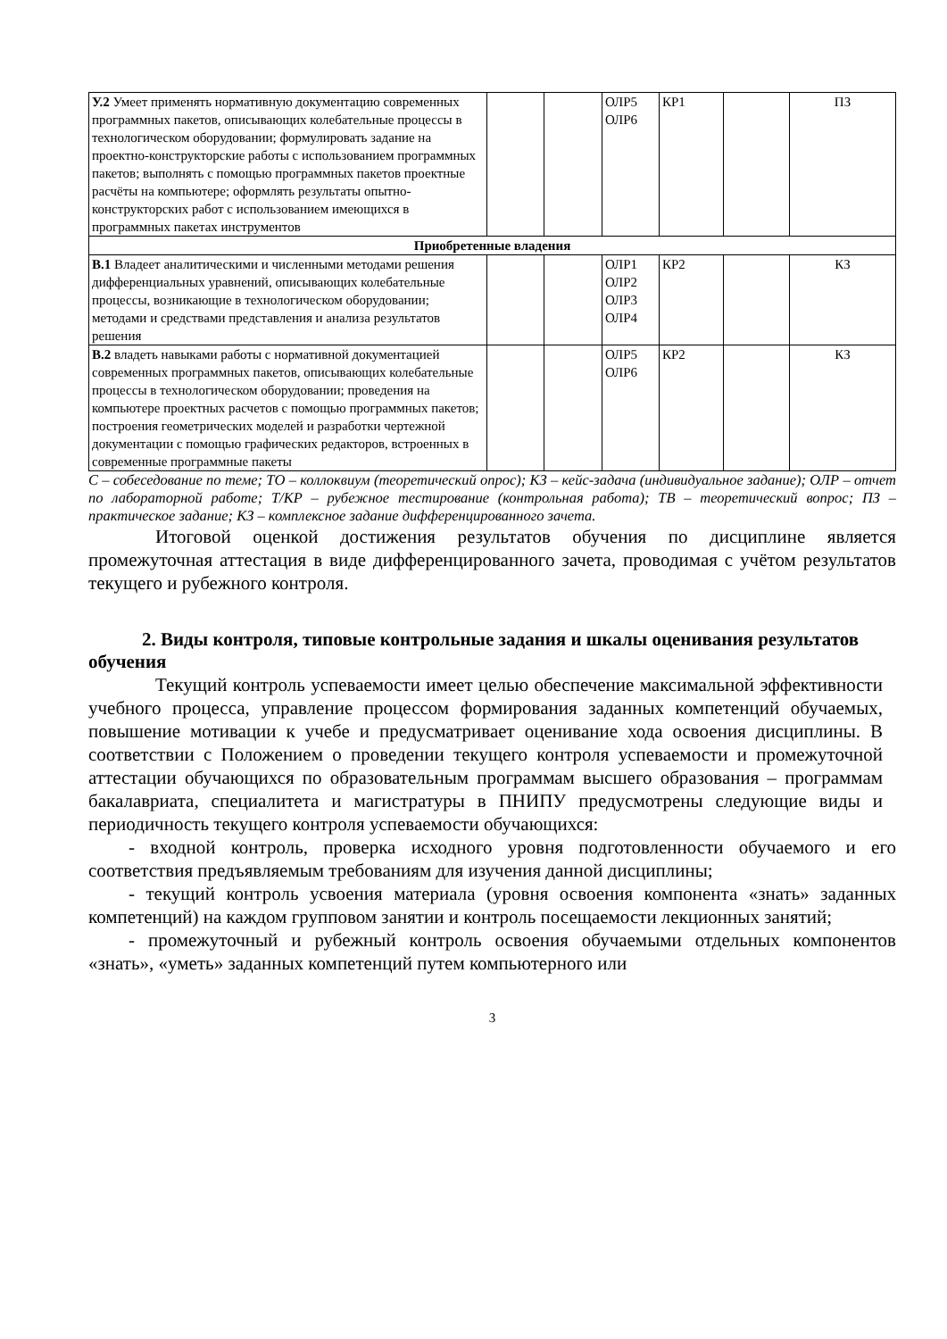| У.2 Умеет применять нормативную документацию современных программных пакетов, описывающих колебательные процессы в технологическом оборудовании; формулировать задание на проектно-конструкторские работы с использованием программных пакетов; выполнять с помощью программных пакетов проектные расчёты на компьютере; оформлять результаты опытно-конструкторских работ с использованием имеющихся в программных пакетах инструментов | | | ОЛР5 ОЛР6 | КР1 | | ПЗ |
| Приобретенные владения | | | | | | |
| В.1 Владеет аналитическими и численными методами решения дифференциальных уравнений, описывающих колебательные процессы, возникающие в технологическом оборудовании; методами и средствами представления и анализа результатов решения | | | ОЛР1 ОЛР2 ОЛР3 ОЛР4 | КР2 | | КЗ |
| В.2 владеть навыками работы с нормативной документацией современных программных пакетов, описывающих колебательные процессы в технологическом оборудовании; проведения на компьютере проектных расчетов с помощью программных пакетов; построения геометрических моделей и разработки чертежной документации с помощью графических редакторов, встроенных в современные программные пакеты | | | ОЛР5 ОЛР6 | КР2 | | КЗ |
С – собеседование по теме; ТО – коллоквиум (теоретический опрос); КЗ – кейс-задача (индивидуальное задание); ОЛР – отчет по лабораторной работе; Т/КР – рубежное тестирование (контрольная работа); ТВ – теоретический вопрос; ПЗ – практическое задание; КЗ – комплексное задание дифференцированного зачета.
Итоговой оценкой достижения результатов обучения по дисциплине является промежуточная аттестация в виде дифференцированного зачета, проводимая с учётом результатов текущего и рубежного контроля.
2. Виды контроля, типовые контрольные задания и шкалы оценивания результатов обучения
Текущий контроль успеваемости имеет целью обеспечение максимальной эффективности учебного процесса, управление процессом формирования заданных компетенций обучаемых, повышение мотивации к учебе и предусматривает оценивание хода освоения дисциплины. В соответствии с Положением о проведении текущего контроля успеваемости и промежуточной аттестации обучающихся по образовательным программам высшего образования – программам бакалавриата, специалитета и магистратуры в ПНИПУ предусмотрены следующие виды и периодичность текущего контроля успеваемости обучающихся:
- входной контроль, проверка исходного уровня подготовленности обучаемого и его соответствия предъявляемым требованиям для изучения данной дисциплины;
- текущий контроль усвоения материала (уровня освоения компонента «знать» заданных компетенций) на каждом групповом занятии и контроль посещаемости лекционных занятий;
- промежуточный и рубежный контроль освоения обучаемыми отдельных компонентов «знать», «уметь» заданных компетенций путем компьютерного или
3